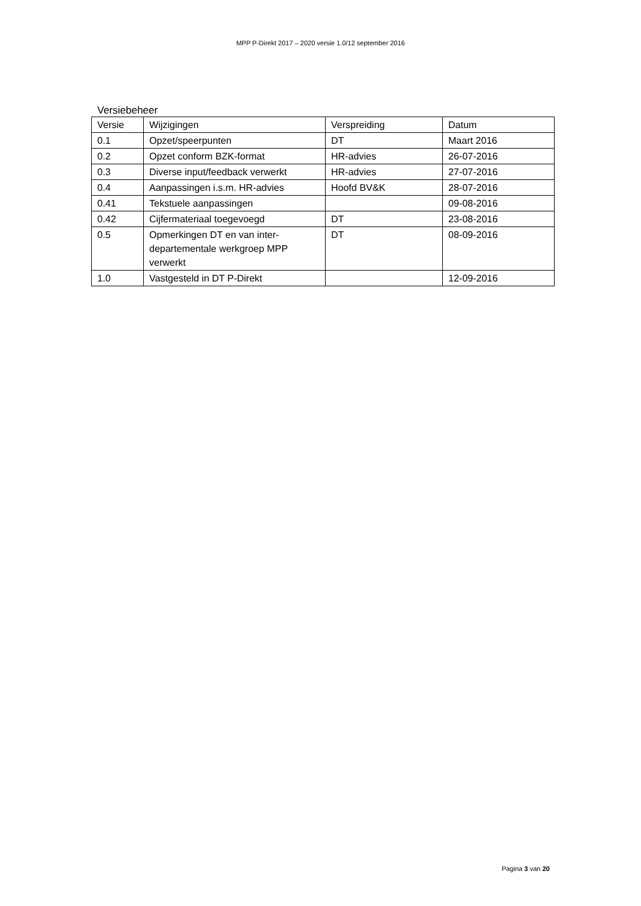MPP P-Direkt 2017 – 2020 versie 1.0/12 september 2016
Versiebeheer
| Versie | Wijzigingen | Verspreiding | Datum |
| --- | --- | --- | --- |
| 0.1 | Opzet/speerpunten | DT | Maart 2016 |
| 0.2 | Opzet conform BZK-format | HR-advies | 26-07-2016 |
| 0.3 | Diverse input/feedback verwerkt | HR-advies | 27-07-2016 |
| 0.4 | Aanpassingen i.s.m. HR-advies | Hoofd BV&K | 28-07-2016 |
| 0.41 | Tekstuele aanpassingen | | 09-08-2016 |
| 0.42 | Cijfermateriaal toegevoegd | DT | 23-08-2016 |
| 0.5 | Opmerkingen DT en van inter-departementale werkgroep MPP verwerkt | DT | 08-09-2016 |
| 1.0 | Vastgesteld in DT P-Direkt | | 12-09-2016 |
Pagina 3 van 20